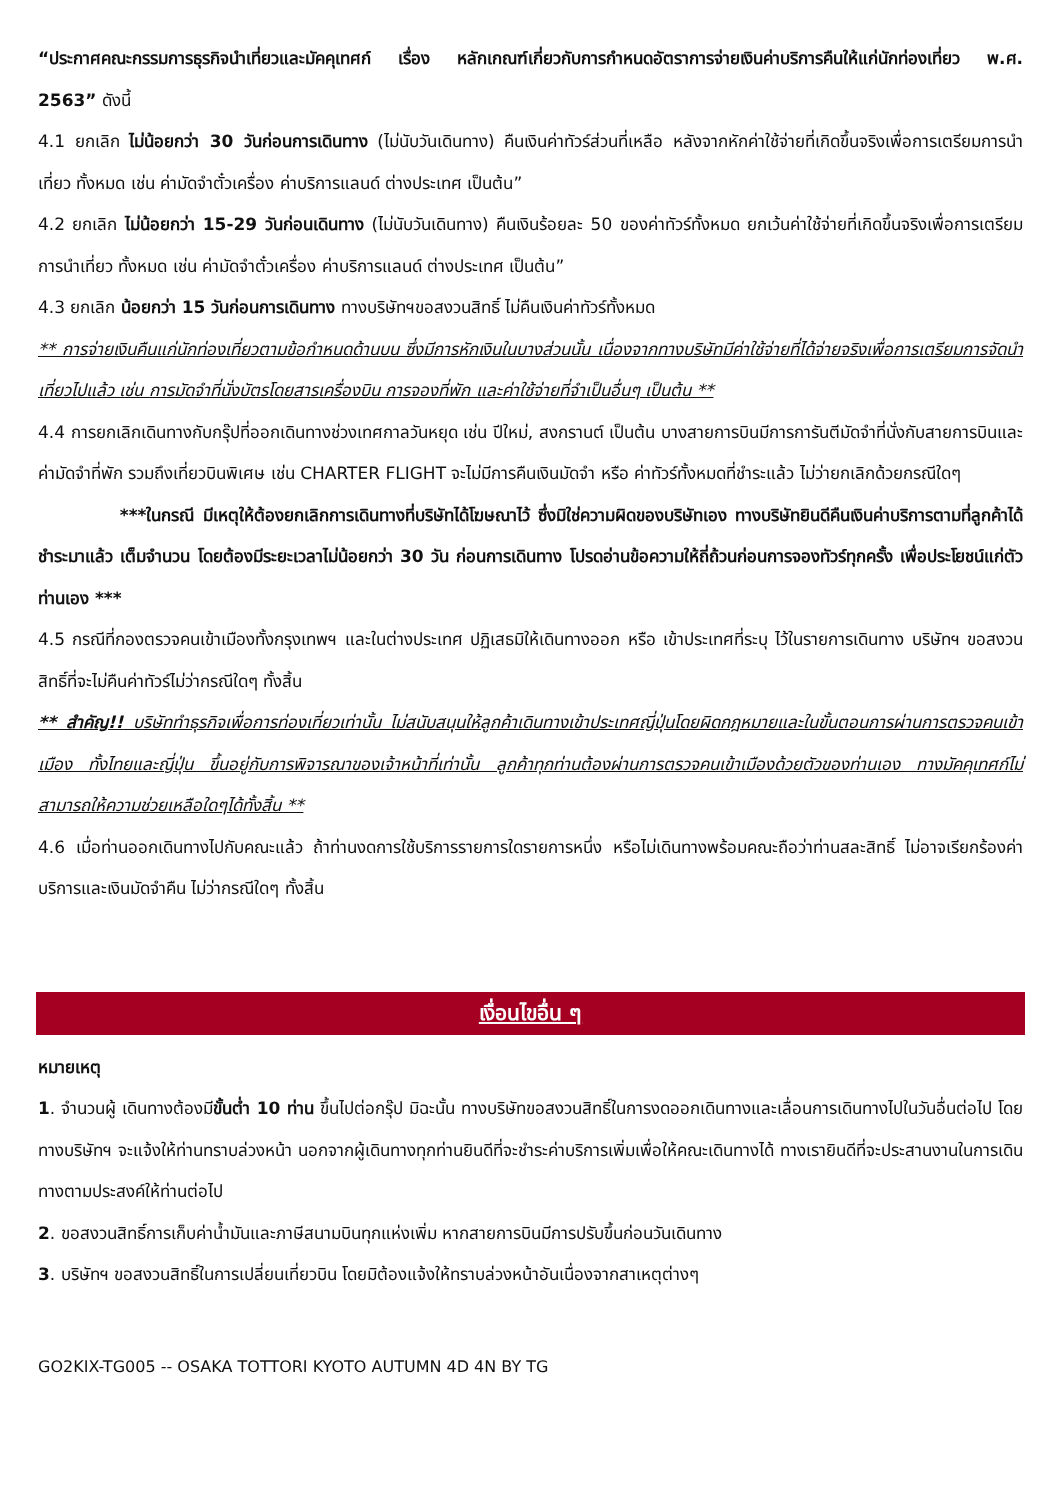“ประกาศคณะกรรมการธุรกิจนำเที่ยวและมัคคุเทศก์ เรื่อง หลักเกณฑ์เกี่ยวกับการกำหนดอัตราการจ่ายเงินค่าบริการคืนให้แก่นักท่องเที่ยว พ.ศ. 2563” ดังนี้
4.1 ยกเลิก ไม่น้อยกว่า 30 วันก่อนการเดินทาง (ไม่นับวันเดินทาง) คืนเงินค่าทัวร์ส่วนที่เหลือ หลังจากหักค่าใช้จ่ายที่เกิดขึ้นจริงเพื่อการเตรียมการนำเที่ยว ทั้งหมด เช่น ค่ามัดจำตั๋วเครื่อง ค่าบริการแลนด์ ต่างประเทศ เป็นต้น”
4.2 ยกเลิก ไม่น้อยกว่า 15-29 วันก่อนเดินทาง (ไม่นับวันเดินทาง) คืนเงินร้อยละ 50 ของค่าทัวร์ทั้งหมด ยกเว้นค่าใช้จ่ายที่เกิดขึ้นจริงเพื่อการเตรียมการนำเที่ยว ทั้งหมด เช่น ค่ามัดจำตั๋วเครื่อง ค่าบริการแลนด์ ต่างประเทศ เป็นต้น”
4.3 ยกเลิก น้อยกว่า 15 วันก่อนการเดินทาง ทางบริษัทฯขอสงวนสิทธิ์ ไม่คืนเงินค่าทัวร์ทั้งหมด
** การจ่ายเงินคืนแก่นักท่องเที่ยวตามข้อกำหนดด้านบน ซึ่งมีการหักเงินในบางส่วนนั้น เนื่องจากทางบริษัทมีค่าใช้จ่ายที่ได้จ่ายจริงเพื่อการเตรียมการจัดนำเที่ยวไปแล้ว เช่น การมัดจำที่นั่งบัตรโดยสารเครื่องบิน การจองที่พัก และค่าใช้จ่ายที่จำเป็นอื่นๆ เป็นต้น **
4.4 การยกเลิกเดินทางกับกรุ๊ปที่ออกเดินทางช่วงเทศกาลวันหยุด เช่น ปีใหม่, สงกรานต์ เป็นต้น บางสายการบินมีการการันตีมัดจำที่นั่งกับสายการบินและค่ามัดจำที่พัก รวมถึงเที่ยวบินพิเศษ เช่น CHARTER FLIGHT จะไม่มีการคืนเงินมัดจำ หรือ ค่าทัวร์ทั้งหมดที่ชำระแล้ว ไม่ว่ายกเลิกด้วยกรณีใดๆ
***ในกรณี มีเหตุให้ต้องยกเลิกการเดินทางที่บริษัทได้โฆษณาไว้ ซึ่งมิใช่ความผิดของบริษัทเอง ทางบริษัทยินดีคืนเงินค่าบริการตามที่ลูกค้าได้ชำระมาแล้ว เต็มจำนวน โดยต้องมีระยะเวลาไม่น้อยกว่า 30 วัน ก่อนการเดินทาง โปรดอ่านข้อความให้ถี่ถ้วนก่อนการจองทัวร์ทุกครั้ง เพื่อประโยชน์แก่ตัวท่านเอง ***
4.5 กรณีที่กองตรวจคนเข้าเมืองทั้งกรุงเทพฯ และในต่างประเทศ ปฏิเสธมิให้เดินทางออก หรือ เข้าประเทศที่ระบุ ไว้ในรายการเดินทาง บริษัทฯ ขอสงวนสิทธิ์ที่จะไม่คืนค่าทัวร์ไม่ว่ากรณีใดๆ ทั้งสิ้น
** สำคัญ!! บริษัททำธุรกิจเพื่อการท่องเที่ยวเท่านั้น ไม่สนับสนุนให้ลูกค้าเดินทางเข้าประเทศญี่ปุ่นโดยผิดกฎหมายและในขั้นตอนการผ่านการตรวจคนเข้าเมือง ทั้งไทยและญี่ปุ่น ขึ้นอยู่กับการพิจารณาของเจ้าหน้าที่เท่านั้น ลูกค้าทุกท่านต้องผ่านการตรวจคนเข้าเมืองด้วยตัวของท่านเอง ทางมัคคุเทศก์ไม่สามารถให้ความช่วยเหลือใดๆได้ทั้งสิ้น **
4.6 เมื่อท่านออกเดินทางไปกับคณะแล้ว ถ้าท่านงดการใช้บริการรายการใดรายการหนึ่ง หรือไม่เดินทางพร้อมคณะถือว่าท่านสละสิทธิ์ ไม่อาจเรียกร้องค่าบริการและเงินมัดจำคืน ไม่ว่ากรณีใดๆ ทั้งสิ้น
เงื่อนไขอื่น ๆ
หมายเหตุ
1. จำนวนผู้ เดินทางต้องมีขั้นต่ำ 10 ท่าน ขึ้นไปต่อกรุ๊ป มิฉะนั้น ทางบริษัทขอสงวนสิทธิ์ในการงดออกเดินทางและเลื่อนการเดินทางไปในวันอื่นต่อไป โดยทางบริษัทฯ จะแจ้งให้ท่านทราบล่วงหน้า นอกจากผู้เดินทางทุกท่านยินดีที่จะชำระค่าบริการเพิ่มเพื่อให้คณะเดินทางได้ ทางเรายินดีที่จะประสานงานในการเดินทางตามประสงค์ให้ท่านต่อไป
2. ขอสงวนสิทธิ์การเก็บค่าน้ำมันและภาษีสนามบินทุกแห่งเพิ่ม หากสายการบินมีการปรับขึ้นก่อนวันเดินทาง
3. บริษัทฯ ขอสงวนสิทธิ์ในการเปลี่ยนเที่ยวบิน โดยมิต้องแจ้งให้ทราบล่วงหน้าอันเนื่องจากสาเหตุต่างๆ
GO2KIX-TG005 -- OSAKA TOTTORI KYOTO AUTUMN 4D 4N BY TG